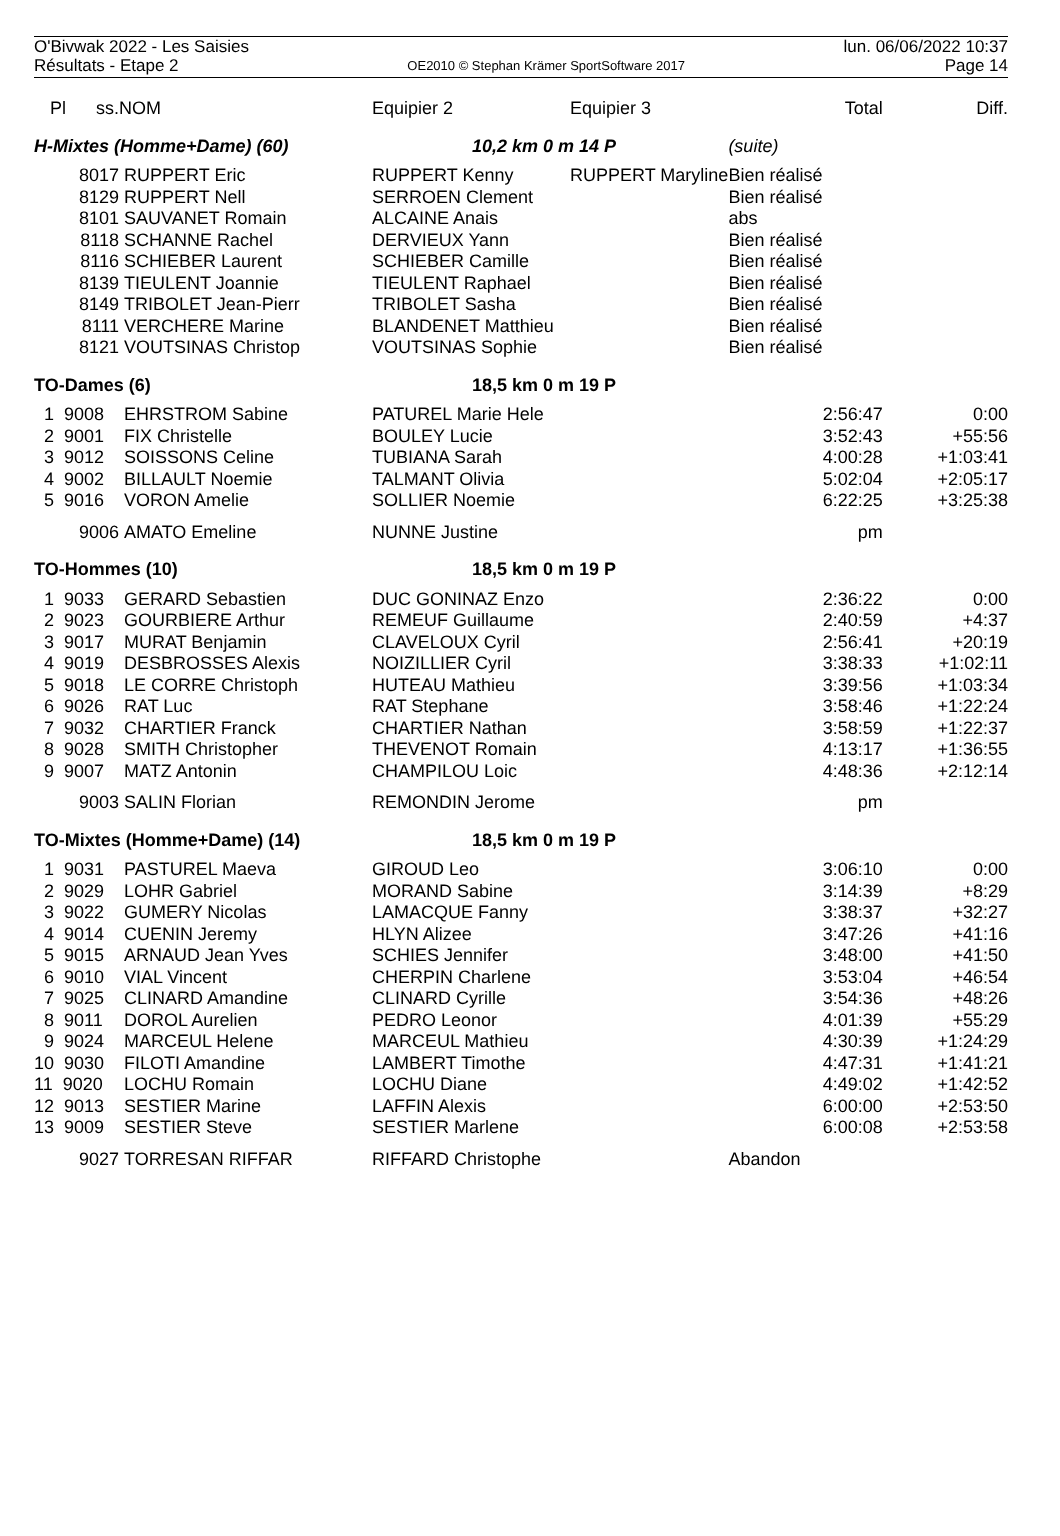O'Bivwak 2022 - Les Saisies
Résultats - Etape 2
OE2010 © Stephan Krämer SportSoftware 2017
lun. 06/06/2022 10:37
Page 14
| Pl ss. | NOM | Equipier 2 | Equipier 3 | Total | Diff. |
| --- | --- | --- | --- | --- | --- |
| H-Mixtes (Homme+Dame) (60) | | 10,2 km 0 m 14 P | | (suite) | |
| 8017 | RUPPERT Eric | RUPPERT Kenny | RUPPERT Maryline | Bien réalisé | |
| 8129 | RUPPERT Nell | SERROEN Clement | | Bien réalisé | |
| 8101 | SAUVANET Romain | ALCAINE Anais | | abs | |
| 8118 | SCHANNE Rachel | DERVIEUX Yann | | Bien réalisé | |
| 8116 | SCHIEBER Laurent | SCHIEBER Camille | | Bien réalisé | |
| 8139 | TIEULENT Joannie | TIEULENT Raphael | | Bien réalisé | |
| 8149 | TRIBOLET Jean-Pierr | TRIBOLET Sasha | | Bien réalisé | |
| 8111 | VERCHERE Marine | BLANDENET Matthieu | | Bien réalisé | |
| 8121 | VOUTSINAS Christop | VOUTSINAS Sophie | | Bien réalisé | |
| TO-Dames (6) | | 18,5 km 0 m 19 P | | | |
| 1 9008 | EHRSTROM Sabine | PATUREL Marie Hele | | 2:56:47 | 0:00 |
| 2 9001 | FIX Christelle | BOULEY Lucie | | 3:52:43 | +55:56 |
| 3 9012 | SOISSONS Celine | TUBIANA Sarah | | 4:00:28 | +1:03:41 |
| 4 9002 | BILLAULT Noemie | TALMANT Olivia | | 5:02:04 | +2:05:17 |
| 5 9016 | VORON Amelie | SOLLIER Noemie | | 6:22:25 | +3:25:38 |
| 9006 | AMATO Emeline | NUNNE Justine | | pm | |
| TO-Hommes (10) | | 18,5 km 0 m 19 P | | | |
| 1 9033 | GERARD Sebastien | DUC GONINAZ Enzo | | 2:36:22 | 0:00 |
| 2 9023 | GOURBIERE Arthur | REMEUF Guillaume | | 2:40:59 | +4:37 |
| 3 9017 | MURAT Benjamin | CLAVELOUX Cyril | | 2:56:41 | +20:19 |
| 4 9019 | DESBROSSES Alexis | NOIZILLIER Cyril | | 3:38:33 | +1:02:11 |
| 5 9018 | LE CORRE Christoph | HUTEAU Mathieu | | 3:39:56 | +1:03:34 |
| 6 9026 | RAT Luc | RAT Stephane | | 3:58:46 | +1:22:24 |
| 7 9032 | CHARTIER Franck | CHARTIER Nathan | | 3:58:59 | +1:22:37 |
| 8 9028 | SMITH Christopher | THEVENOT Romain | | 4:13:17 | +1:36:55 |
| 9 9007 | MATZ Antonin | CHAMPILOU Loic | | 4:48:36 | +2:12:14 |
| 9003 | SALIN Florian | REMONDIN Jerome | | pm | |
| TO-Mixtes (Homme+Dame) (14) | | 18,5 km 0 m 19 P | | | |
| 1 9031 | PASTUREL Maeva | GIROUD Leo | | 3:06:10 | 0:00 |
| 2 9029 | LOHR Gabriel | MORAND Sabine | | 3:14:39 | +8:29 |
| 3 9022 | GUMERY Nicolas | LAMACQUE Fanny | | 3:38:37 | +32:27 |
| 4 9014 | CUENIN Jeremy | HLYN Alizee | | 3:47:26 | +41:16 |
| 5 9015 | ARNAUD Jean Yves | SCHIES Jennifer | | 3:48:00 | +41:50 |
| 6 9010 | VIAL Vincent | CHERPIN Charlene | | 3:53:04 | +46:54 |
| 7 9025 | CLINARD Amandine | CLINARD Cyrille | | 3:54:36 | +48:26 |
| 8 9011 | DOROL Aurelien | PEDRO Leonor | | 4:01:39 | +55:29 |
| 9 9024 | MARCEUL Helene | MARCEUL Mathieu | | 4:30:39 | +1:24:29 |
| 10 9030 | FILOTI Amandine | LAMBERT Timothe | | 4:47:31 | +1:41:21 |
| 11 9020 | LOCHU Romain | LOCHU Diane | | 4:49:02 | +1:42:52 |
| 12 9013 | SESTIER Marine | LAFFIN Alexis | | 6:00:00 | +2:53:50 |
| 13 9009 | SESTIER Steve | SESTIER Marlene | | 6:00:08 | +2:53:58 |
| 9027 | TORRESAN RIFFAR | RIFFARD Christophe | | Abandon | |